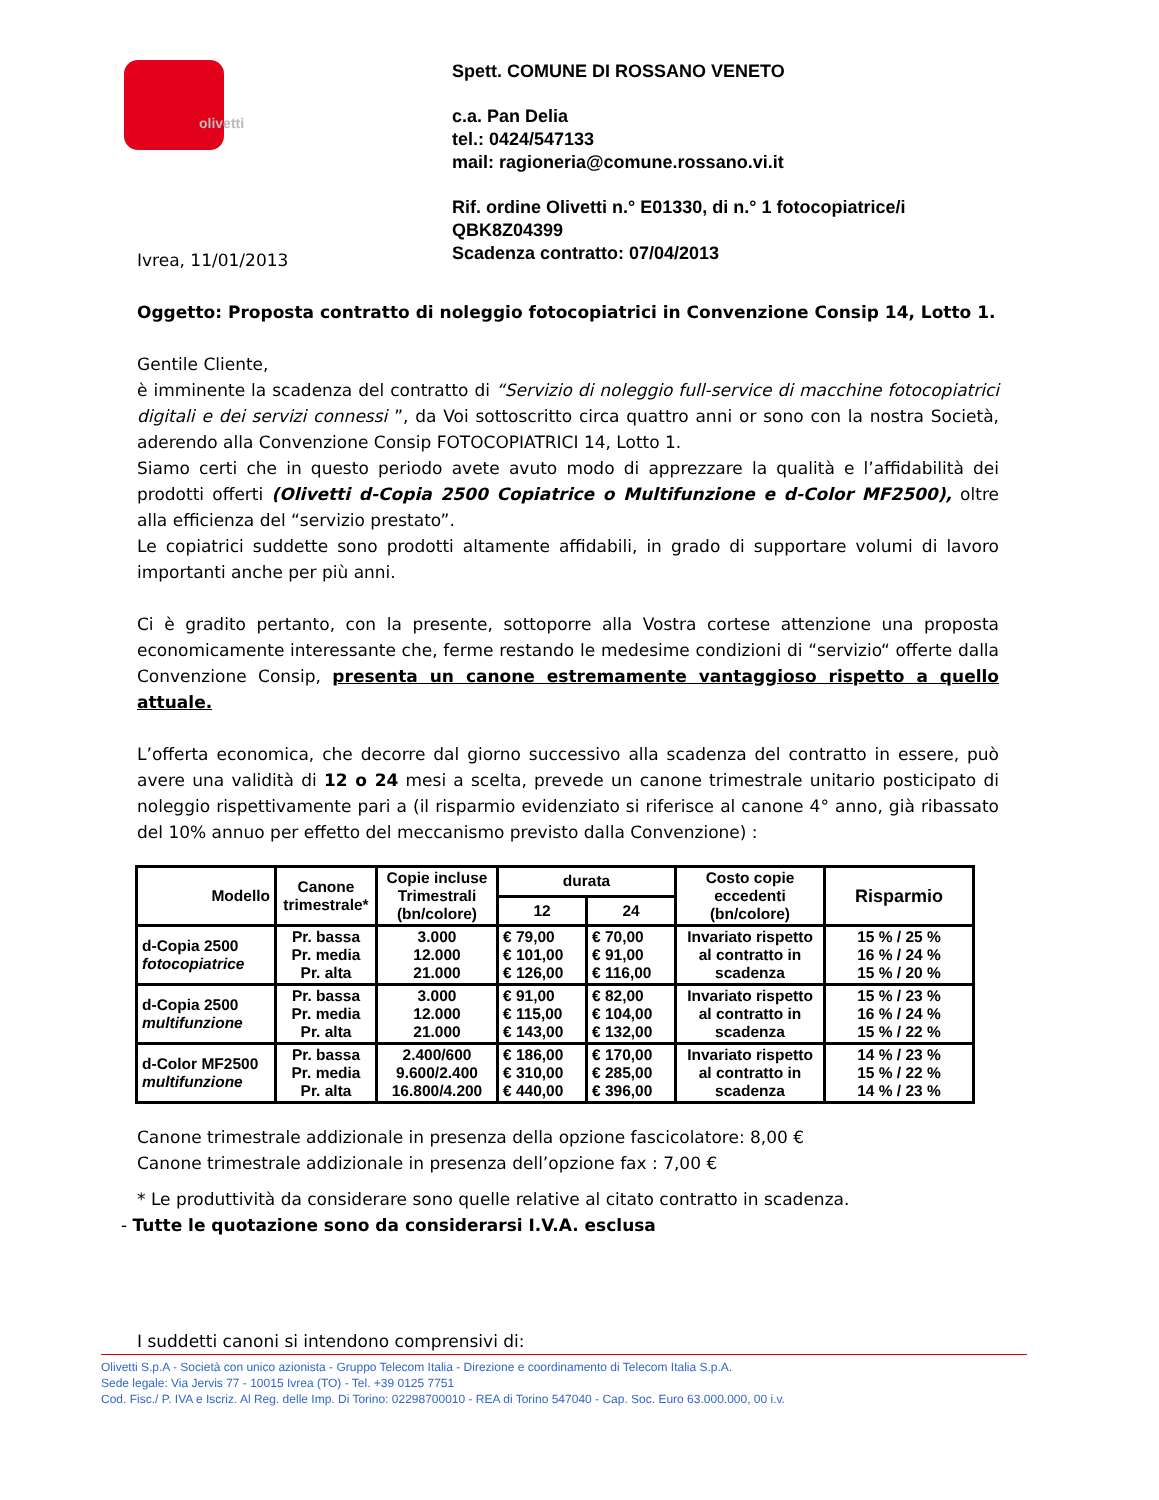olivetti
Spett. COMUNE DI ROSSANO VENETO
c.a. Pan Delia
tel.: 0424/547133
mail: ragioneria@comune.rossano.vi.it
Rif. ordine Olivetti n.° E01330, di n.° 1 fotocopiatrice/i
QBK8Z04399
Scadenza contratto: 07/04/2013
Ivrea, 11/01/2013
Oggetto: Proposta contratto di noleggio fotocopiatrici in Convenzione Consip 14, Lotto 1.
Gentile Cliente,
è imminente la scadenza del contratto di “Servizio di noleggio full-service di macchine fotocopiatrici digitali e dei servizi connessi ”, da Voi sottoscritto circa quattro anni or sono con la nostra Società, aderendo alla Convenzione Consip FOTOCOPIATRICI 14, Lotto 1.
Siamo certi che in questo periodo avete avuto modo di apprezzare la qualità e l’affidabilità dei prodotti offerti (Olivetti d-Copia 2500 Copiatrice o Multifunzione e d-Color MF2500), oltre alla efficienza del “servizio prestato”.
Le copiatrici suddette sono prodotti altamente affidabili, in grado di supportare volumi di lavoro importanti anche per più anni.
Ci è gradito pertanto, con la presente, sottoporre alla Vostra cortese attenzione una proposta economicamente interessante che, ferme restando le medesime condizioni di “servizio“ offerte dalla Convenzione Consip, presenta un canone estremamente vantaggioso rispetto a quello attuale.
L’offerta economica, che decorre dal giorno successivo alla scadenza del contratto in essere, può avere una validità di 12 o 24 mesi a scelta, prevede un canone trimestrale unitario posticipato di noleggio rispettivamente pari a (il risparmio evidenziato si riferisce al canone 4° anno, già ribassato del 10% annuo per effetto del meccanismo previsto dalla Convenzione) :
| Modello | Canone trimestrale* | Copie incluse Trimestrali (bn/colore) | durata | | Costo copie eccedenti (bn/colore) | Risparmio |
| --- | --- | --- | --- | --- | --- | --- |
| | | | 12 | 24 | | |
| d-Copia 2500 fotocopiatrice | Pr. bassa Pr. media Pr. alta | 3.000 12.000 21.000 | € 79,00 € 101,00 € 126,00 | € 70,00 € 91,00 € 116,00 | Invariato rispetto al contratto in scadenza | 15 % / 25 % 16 % / 24 % 15 % / 20 % |
| d-Copia 2500 multifunzione | Pr. bassa Pr. media Pr. alta | 3.000 12.000 21.000 | € 91,00 € 115,00 € 143,00 | € 82,00 € 104,00 € 132,00 | Invariato rispetto al contratto in scadenza | 15 % / 23 % 16 % / 24 % 15 % / 22 % |
| d-Color MF2500 multifunzione | Pr. bassa Pr. media Pr. alta | 2.400/600 9.600/2.400 16.800/4.200 | € 186,00 € 310,00 € 440,00 | € 170,00 € 285,00 € 396,00 | Invariato rispetto al contratto in scadenza | 14 % / 23 % 15 % / 22 % 14 % / 23 % |
Canone trimestrale addizionale in presenza della opzione fascicolatore: 8,00 €
Canone trimestrale addizionale in presenza dell’opzione fax : 7,00 €
* Le produttività da considerare sono quelle relative al citato contratto in scadenza.
- Tutte le quotazione sono da considerarsi I.V.A. esclusa
I suddetti canoni si intendono comprensivi di:
Olivetti S.p.A - Società con unico azionista - Gruppo Telecom Italia - Direzione e coordinamento di Telecom Italia S.p.A.
Sede legale: Via Jervis 77 - 10015 Ivrea (TO) - Tel. +39 0125 7751
Cod. Fisc./ P. IVA e Iscriz. Al Reg. delle Imp. Di Torino: 02298700010 - REA di Torino 547040 - Cap. Soc. Euro 63.000.000, 00 i.v.